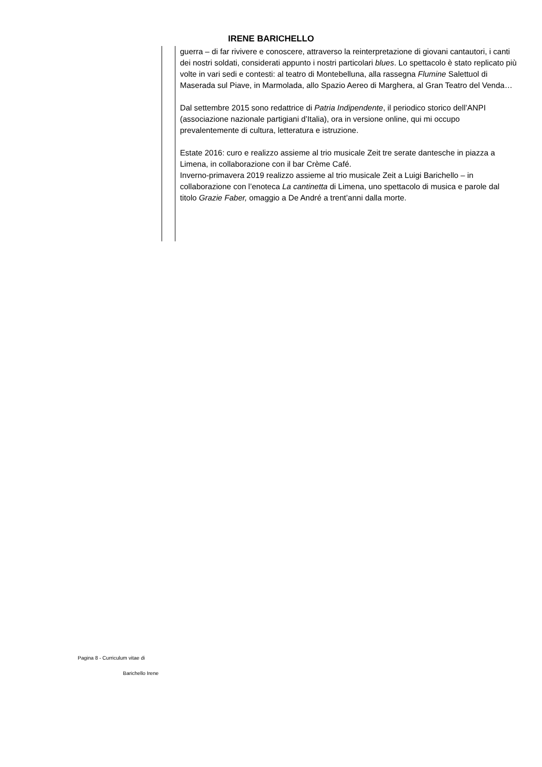IRENE BARICHELLO
guerra – di far rivivere e conoscere, attraverso la reinterpretazione di giovani cantautori, i canti dei nostri soldati, considerati appunto i nostri particolari blues. Lo spettacolo è stato replicato più volte in vari sedi e contesti: al teatro di Montebelluna, alla rassegna Flumine Salettuol di Maserada sul Piave, in Marmolada, allo Spazio Aereo di Marghera, al Gran Teatro del Venda…
Dal settembre 2015 sono redattrice di Patria Indipendente, il periodico storico dell’ANPI (associazione nazionale partigiani d’Italia), ora in versione online, qui mi occupo prevalentemente di cultura, letteratura e istruzione.
Estate 2016: curo e realizzo assieme al trio musicale Zeit tre serate dantesche in piazza a Limena, in collaborazione con il bar Crème Café.
Inverno-primavera 2019 realizzo assieme al trio musicale Zeit a Luigi Barichello – in collaborazione con l’enoteca La cantinetta di Limena, uno spettacolo di musica e parole dal titolo Grazie Faber, omaggio a De André a trent’anni dalla morte.
Pagina 8 - Curriculum vitae di
Barichello Irene